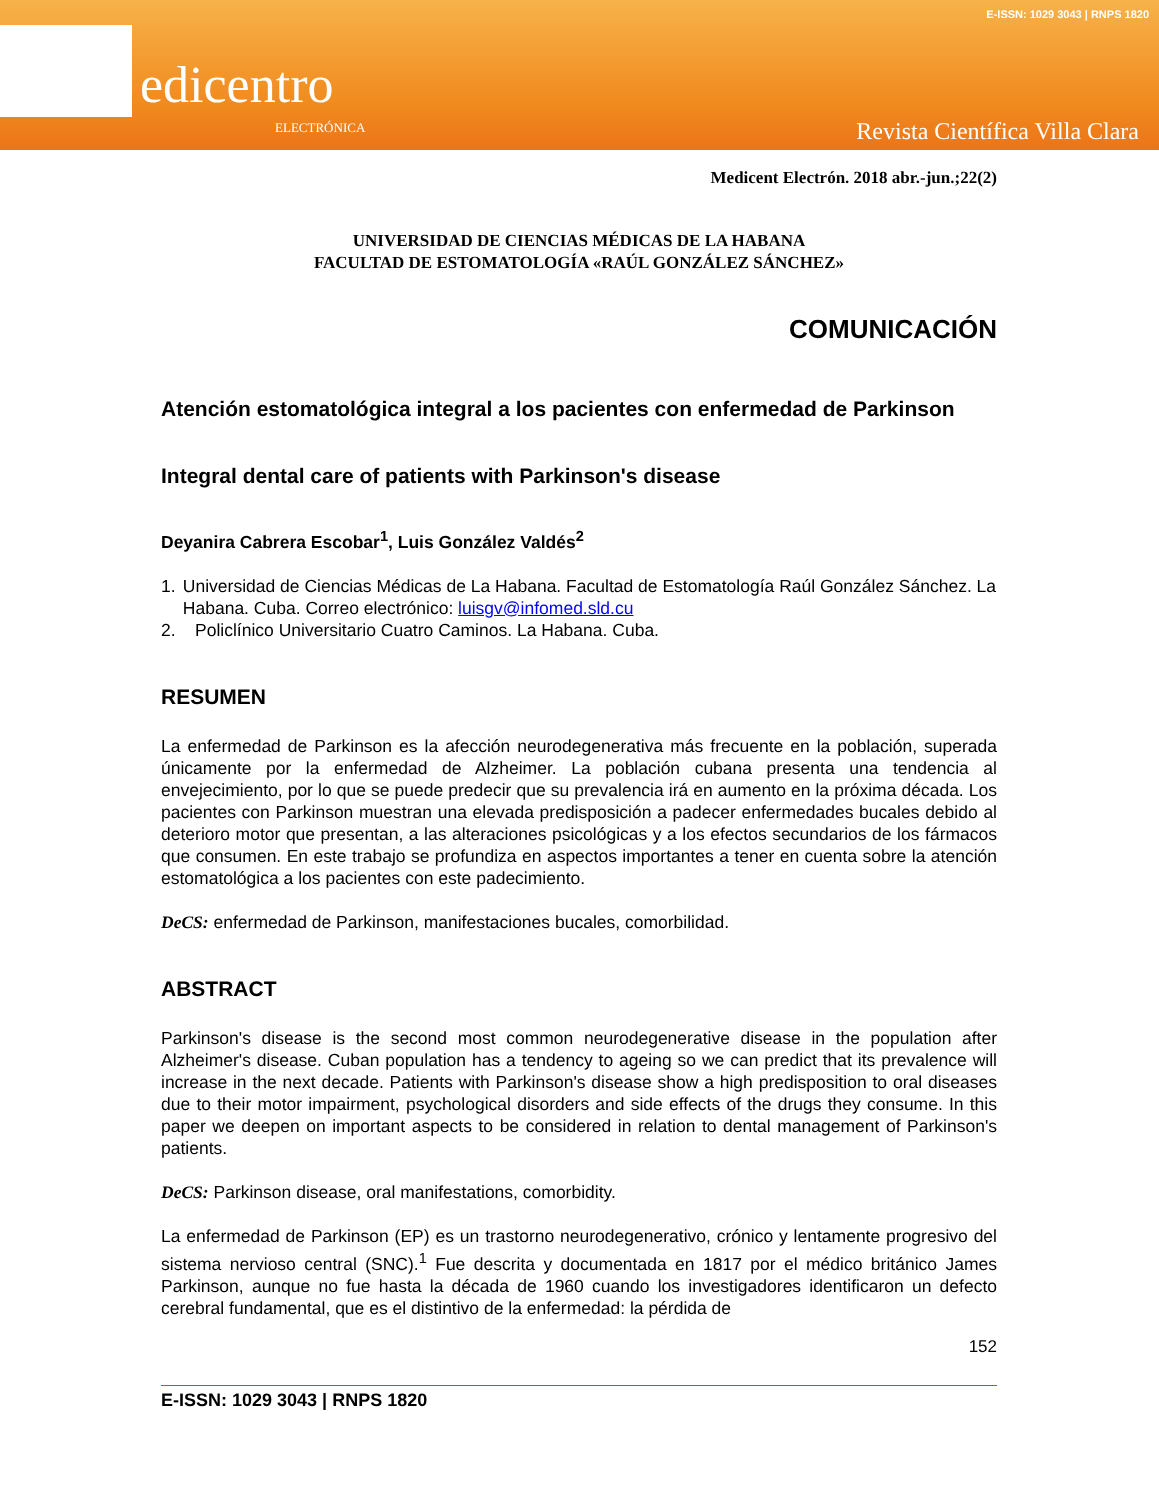edicentro
ELECTRÓNICA
E-ISSN: 1029 3043 | RNPS 1820
Revista Científica Villa Clara
Medicent Electrón. 2018 abr.-jun.;22(2)
UNIVERSIDAD DE CIENCIAS MÉDICAS DE LA HABANA
FACULTAD DE ESTOMATOLOGÍA «RAÚL GONZÁLEZ SÁNCHEZ»
COMUNICACIÓN
Atención estomatológica integral a los pacientes con enfermedad de Parkinson
Integral dental care of patients with Parkinson's disease
Deyanira Cabrera Escobar<sup>1</sup>, Luis González Valdés<sup>2</sup>
1. Universidad de Ciencias Médicas de La Habana. Facultad de Estomatología Raúl González Sánchez. La Habana. Cuba. Correo electrónico: luisgv@infomed.sld.cu
2. Policlínico Universitario Cuatro Caminos. La Habana. Cuba.
RESUMEN
La enfermedad de Parkinson es la afección neurodegenerativa más frecuente en la población, superada únicamente por la enfermedad de Alzheimer. La población cubana presenta una tendencia al envejecimiento, por lo que se puede predecir que su prevalencia irá en aumento en la próxima década. Los pacientes con Parkinson muestran una elevada predisposición a padecer enfermedades bucales debido al deterioro motor que presentan, a las alteraciones psicológicas y a los efectos secundarios de los fármacos que consumen. En este trabajo se profundiza en aspectos importantes a tener en cuenta sobre la atención estomatológica a los pacientes con este padecimiento.
DeCS: enfermedad de Parkinson, manifestaciones bucales, comorbilidad.
ABSTRACT
Parkinson's disease is the second most common neurodegenerative disease in the population after Alzheimer's disease. Cuban population has a tendency to ageing so we can predict that its prevalence will increase in the next decade. Patients with Parkinson's disease show a high predisposition to oral diseases due to their motor impairment, psychological disorders and side effects of the drugs they consume. In this paper we deepen on important aspects to be considered in relation to dental management of Parkinson's patients.
DeCS: Parkinson disease, oral manifestations, comorbidity.
La enfermedad de Parkinson (EP) es un trastorno neurodegenerativo, crónico y lentamente progresivo del sistema nervioso central (SNC).<sup>1</sup> Fue descrita y documentada en 1817 por el médico británico James Parkinson, aunque no fue hasta la década de 1960 cuando los investigadores identificaron un defecto cerebral fundamental, que es el distintivo de la enfermedad: la pérdida de
152
E-ISSN: 1029 3043 | RNPS 1820